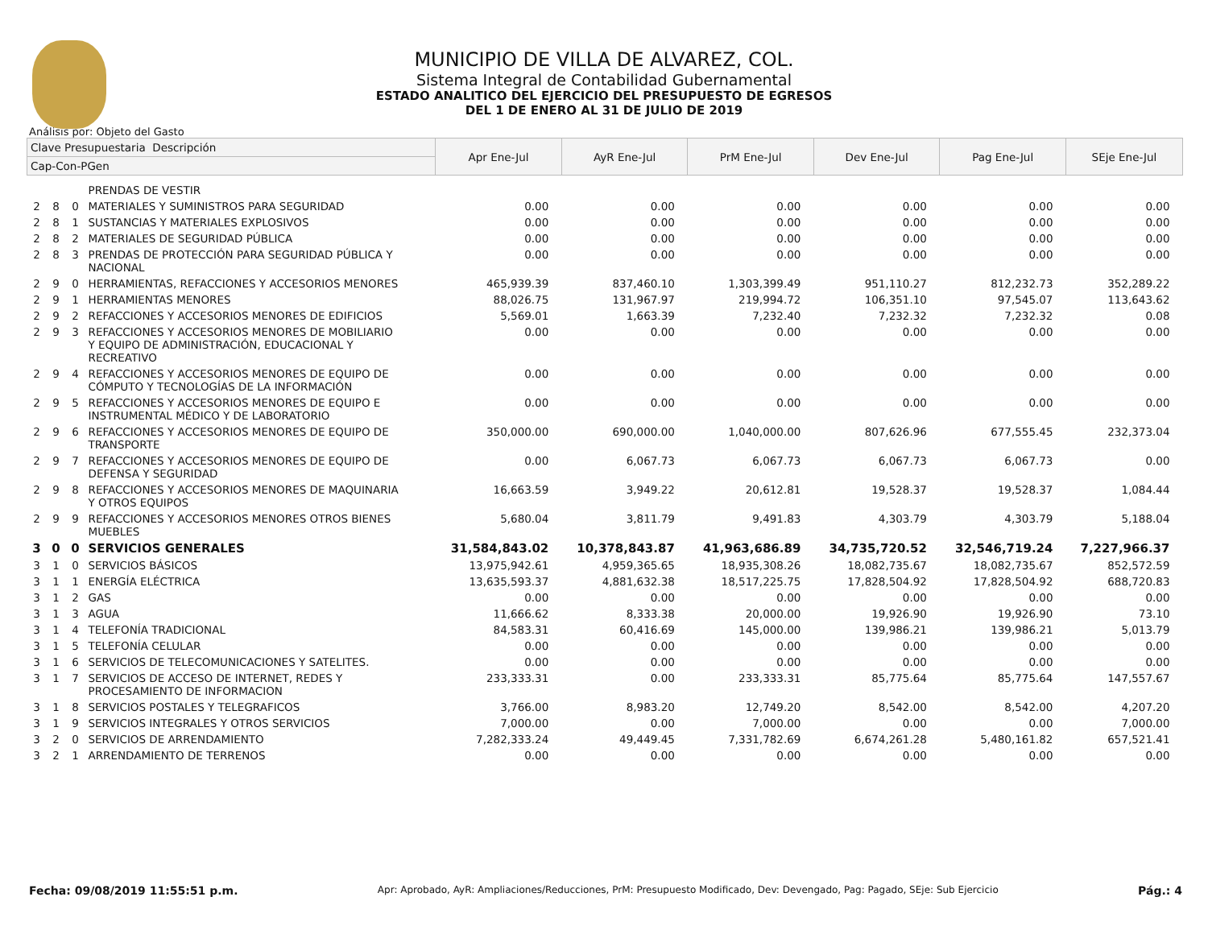MUNICIPIO DE VILLA DE ALVAREZ, COL.
Sistema Integral de Contabilidad Gubernamental
ESTADO ANALITICO DEL EJERCICIO DEL PRESUPUESTO DE EGRESOS
DEL 1 DE ENERO AL 31 DE JULIO DE 2019
Análisis por: Objeto del Gasto
| Clave Presupuestaria Descripción | | | | Apr Ene-Jul | AyR Ene-Jul | PrM Ene-Jul | Dev Ene-Jul | Pag Ene-Jul | SEje Ene-Jul |
| --- | --- | --- | --- | --- | --- | --- | --- | --- | --- |
| Cap-Con-PGen | | | | | | | | | |
| | | | PRENDAS DE VESTIR | | | | | | |
| 2 | 8 | 0 | MATERIALES Y SUMINISTROS PARA SEGURIDAD | 0.00 | 0.00 | 0.00 | 0.00 | 0.00 | 0.00 |
| 2 | 8 | 1 | SUSTANCIAS Y MATERIALES EXPLOSIVOS | 0.00 | 0.00 | 0.00 | 0.00 | 0.00 | 0.00 |
| 2 | 8 | 2 | MATERIALES DE SEGURIDAD PÚBLICA | 0.00 | 0.00 | 0.00 | 0.00 | 0.00 | 0.00 |
| 2 | 8 | 3 | PRENDAS DE PROTECCIÓN PARA SEGURIDAD PÚBLICA Y NACIONAL | 0.00 | 0.00 | 0.00 | 0.00 | 0.00 | 0.00 |
| 2 | 9 | 0 | HERRAMIENTAS, REFACCIONES Y ACCESORIOS MENORES | 465,939.39 | 837,460.10 | 1,303,399.49 | 951,110.27 | 812,232.73 | 352,289.22 |
| 2 | 9 | 1 | HERRAMIENTAS MENORES | 88,026.75 | 131,967.97 | 219,994.72 | 106,351.10 | 97,545.07 | 113,643.62 |
| 2 | 9 | 2 | REFACCIONES Y ACCESORIOS MENORES DE EDIFICIOS | 5,569.01 | 1,663.39 | 7,232.40 | 7,232.32 | 7,232.32 | 0.08 |
| 2 | 9 | 3 | REFACCIONES Y ACCESORIOS MENORES DE MOBILIARIO Y EQUIPO DE ADMINISTRACIÓN, EDUCACIONAL Y RECREATIVO | 0.00 | 0.00 | 0.00 | 0.00 | 0.00 | 0.00 |
| 2 | 9 | 4 | REFACCIONES Y ACCESORIOS MENORES DE EQUIPO DE CÓMPUTO Y TECNOLOGÍAS DE LA INFORMACIÓN | 0.00 | 0.00 | 0.00 | 0.00 | 0.00 | 0.00 |
| 2 | 9 | 5 | REFACCIONES Y ACCESORIOS MENORES DE EQUIPO E INSTRUMENTAL MÉDICO Y DE LABORATORIO | 0.00 | 0.00 | 0.00 | 0.00 | 0.00 | 0.00 |
| 2 | 9 | 6 | REFACCIONES Y ACCESORIOS MENORES DE EQUIPO DE TRANSPORTE | 350,000.00 | 690,000.00 | 1,040,000.00 | 807,626.96 | 677,555.45 | 232,373.04 |
| 2 | 9 | 7 | REFACCIONES Y ACCESORIOS MENORES DE EQUIPO DE DEFENSA Y SEGURIDAD | 0.00 | 6,067.73 | 6,067.73 | 6,067.73 | 6,067.73 | 0.00 |
| 2 | 9 | 8 | REFACCIONES Y ACCESORIOS MENORES DE MAQUINARIA Y OTROS EQUIPOS | 16,663.59 | 3,949.22 | 20,612.81 | 19,528.37 | 19,528.37 | 1,084.44 |
| 2 | 9 | 9 | REFACCIONES Y ACCESORIOS MENORES OTROS BIENES MUEBLES | 5,680.04 | 3,811.79 | 9,491.83 | 4,303.79 | 4,303.79 | 5,188.04 |
| 3 | 0 | 0 | SERVICIOS GENERALES | 31,584,843.02 | 10,378,843.87 | 41,963,686.89 | 34,735,720.52 | 32,546,719.24 | 7,227,966.37 |
| 3 | 1 | 0 | SERVICIOS BÁSICOS | 13,975,942.61 | 4,959,365.65 | 18,935,308.26 | 18,082,735.67 | 18,082,735.67 | 852,572.59 |
| 3 | 1 | 1 | ENERGÍA ELÉCTRICA | 13,635,593.37 | 4,881,632.38 | 18,517,225.75 | 17,828,504.92 | 17,828,504.92 | 688,720.83 |
| 3 | 1 | 2 | GAS | 0.00 | 0.00 | 0.00 | 0.00 | 0.00 | 0.00 |
| 3 | 1 | 3 | AGUA | 11,666.62 | 8,333.38 | 20,000.00 | 19,926.90 | 19,926.90 | 73.10 |
| 3 | 1 | 4 | TELEFONÍA TRADICIONAL | 84,583.31 | 60,416.69 | 145,000.00 | 139,986.21 | 139,986.21 | 5,013.79 |
| 3 | 1 | 5 | TELEFONÍA CELULAR | 0.00 | 0.00 | 0.00 | 0.00 | 0.00 | 0.00 |
| 3 | 1 | 6 | SERVICIOS DE TELECOMUNICACIONES Y SATELITES. | 0.00 | 0.00 | 0.00 | 0.00 | 0.00 | 0.00 |
| 3 | 1 | 7 | SERVICIOS DE ACCESO DE INTERNET, REDES Y PROCESAMIENTO DE INFORMACION | 233,333.31 | 0.00 | 233,333.31 | 85,775.64 | 85,775.64 | 147,557.67 |
| 3 | 1 | 8 | SERVICIOS POSTALES Y TELEGRAFICOS | 3,766.00 | 8,983.20 | 12,749.20 | 8,542.00 | 8,542.00 | 4,207.20 |
| 3 | 1 | 9 | SERVICIOS INTEGRALES Y OTROS SERVICIOS | 7,000.00 | 0.00 | 7,000.00 | 0.00 | 0.00 | 7,000.00 |
| 3 | 2 | 0 | SERVICIOS DE ARRENDAMIENTO | 7,282,333.24 | 49,449.45 | 7,331,782.69 | 6,674,261.28 | 5,480,161.82 | 657,521.41 |
| 3 | 2 | 1 | ARRENDAMIENTO DE TERRENOS | 0.00 | 0.00 | 0.00 | 0.00 | 0.00 | 0.00 |
Fecha: 09/08/2019 11:55:51 p.m. Apr: Aprobado, AyR: Ampliaciones/Reducciones, PrM: Presupuesto Modificado, Dev: Devengado, Pag: Pagado, SEje: Sub Ejercicio Pág.: 4